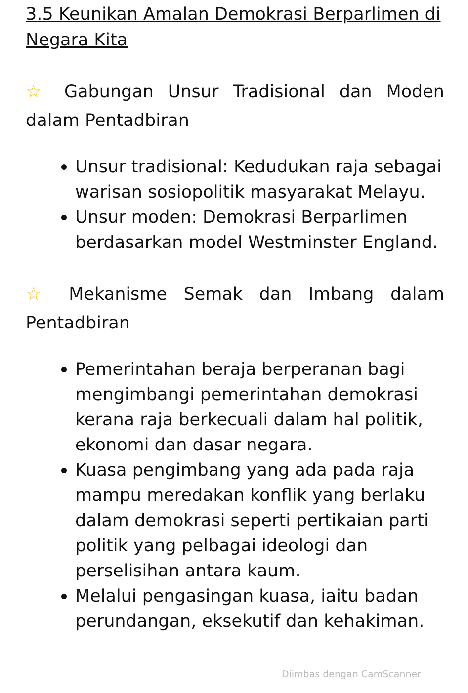3.5 Keunikan Amalan Demokrasi Berparlimen di Negara Kita
☆ Gabungan Unsur Tradisional dan Moden dalam Pentadbiran
Unsur tradisional: Kedudukan raja sebagai warisan sosiopolitik masyarakat Melayu.
Unsur moden: Demokrasi Berparlimen berdasarkan model Westminster England.
☆ Mekanisme Semak dan Imbang dalam Pentadbiran
Pemerintahan beraja berperanan bagi mengimbangi pemerintahan demokrasi kerana raja berkecuali dalam hal politik, ekonomi dan dasar negara.
Kuasa pengimbang yang ada pada raja mampu meredakan konflik yang berlaku dalam demokrasi seperti pertikaian parti politik yang pelbagai ideologi dan perselisihan antara kaum.
Melalui pengasingan kuasa, iaitu badan perundangan, eksekutif dan kehakiman.
Diimbas dengan CamScanner